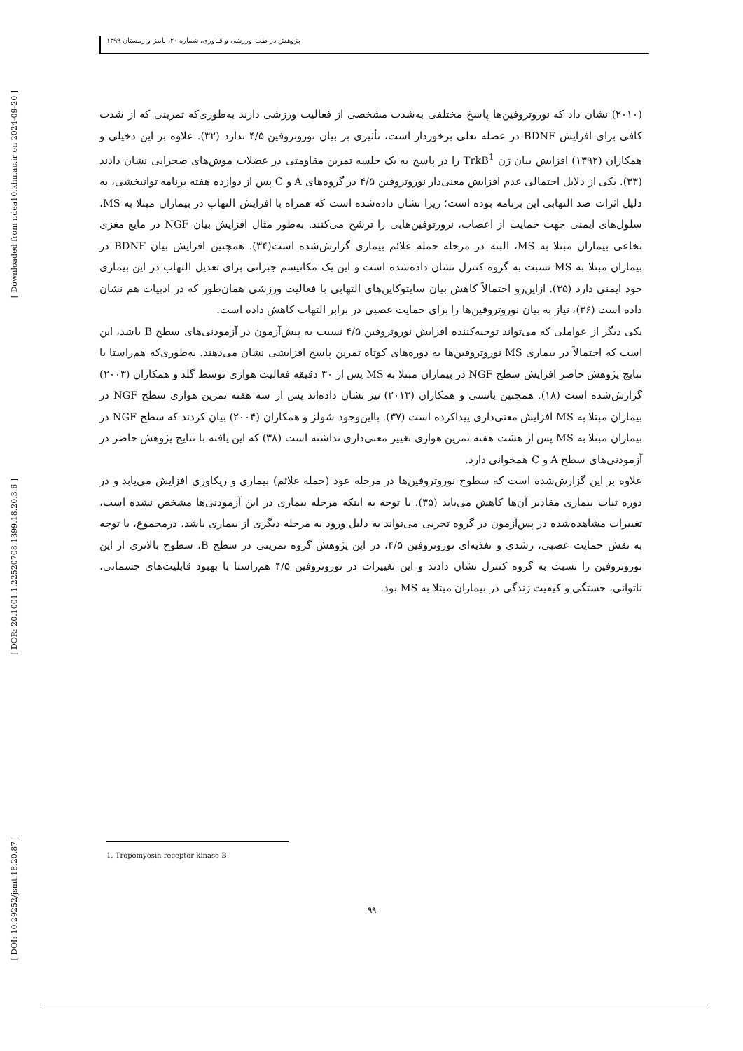[ Downloaded from ndea10.khu.ac.ir on 2024-09-20 ]
[ DOR: 20.1001.1.22520708.1399.18.20.3.6 ]
[ DOI: 10.29252/jsmt.18.20.87 ]
پژوهش در طب ورزشی و فناوری، شماره ۲۰، پاییز و زمستان ۱۳۹۹
(۲۰۱۰) نشان داد که نوروتروفین‌ها پاسخ مختلفی به‌شدت مشخصی از فعالیت ورزشی دارند به‌طوری‌که تمرینی که از شدت کافی برای افزایش BDNF در عضله نعلی برخوردار است، تأثیری بر بیان نوروتروفین ۴/۵ ندارد (۳۲). علاوه بر این دخیلی و همکاران (۱۳۹۲) افزایش بیان ژن TrkB<sup>1</sup> را در پاسخ به یک جلسه تمرین مقاومتی در عضلات موش‌های صحرایی نشان دادند (۳۳). یکی از دلایل احتمالی عدم افزایش معنی‌دار نوروتروفین ۴/۵ در گروه‌های A و C پس از دوازده هفته برنامه توانبخشی، به دلیل اثرات ضد التهابی این برنامه بوده است؛ زیرا نشان داده‌شده است که همراه با افزایش التهاب در بیماران مبتلا به MS، سلول‌های ایمنی جهت حمایت از اعصاب، نرورتوفین‌هایی را ترشح می‌کنند. به‌طور مثال افزایش بیان NGF در مایع مغزی نخاعی بیماران مبتلا به MS، البته در مرحله حمله علائم بیماری گزارش‌شده است(۳۴). همچنین افزایش بیان BDNF در بیماران مبتلا به MS نسبت به گروه کنترل نشان داده‌شده است و این یک مکانیسم جبرانی برای تعدیل التهاب در این بیماری خود ایمنی دارد (۳۵). ازاین‌رو احتمالاً کاهش بیان سایتوکاین‌های التهابی با فعالیت ورزشی همان‌طور که در ادبیات هم نشان داده است (۳۶)، نیاز به بیان نوروتروفین‌ها را برای حمایت عصبی در برابر التهاب کاهش داده است.
یکی دیگر از عواملی که می‌تواند توجیه‌کننده افزایش نوروتروفین ۴/۵ نسبت به پیش‌آزمون در آزمودنی‌های سطح B باشد، این است که احتمالاً در بیماری MS نوروتروفین‌ها به دوره‌های کوتاه تمرین پاسخ افزایشی نشان می‌دهند. به‌طوری‌که هم‌راستا با نتایج پژوهش حاضر افزایش سطح NGF در بیماران مبتلا به MS پس از ۳۰ دقیقه فعالیت هوازی توسط گلد و همکاران (۲۰۰۳) گزارش‌شده است (۱۸). همچنین بانسی و همکاران (۲۰۱۳) نیز نشان داده‌اند پس از سه هفته تمرین هوازی سطح NGF در بیماران مبتلا به MS افزایش معنی‌داری پیداکرده است (۳۷). بااین‌وجود شولز و همکاران (۲۰۰۴) بیان کردند که سطح NGF در بیماران مبتلا به MS پس از هشت هفته تمرین هوازی تغییر معنی‌داری نداشته است (۳۸) که این یافته با نتایج پژوهش حاضر در آزمودنی‌های سطح A و C همخوانی دارد.
علاوه بر این گزارش‌شده است که سطوح نوروتروفین‌ها در مرحله عود (حمله علائم) بیماری و ریکاوری افزایش می‌یابد و در دوره ثبات بیماری مقادیر آن‌ها کاهش می‌یابد (۳۵). با توجه به اینکه مرحله بیماری در این آزمودنی‌ها مشخص نشده است، تغییرات مشاهده‌شده در پس‌آزمون در گروه تجربی می‌تواند به دلیل ورود به مرحله دیگری از بیماری باشد. درمجموع، با توجه به نقش حمایت عصبی، رشدی و تغذیه‌ای نوروتروفین ۴/۵، در این پژوهش گروه تمرینی در سطح B، سطوح بالاتری از این نوروتروفین را نسبت به گروه کنترل نشان دادند و این تغییرات در نوروتروفین ۴/۵ هم‌راستا با بهبود قابلیت‌های جسمانی، ناتوانی، خستگی و کیفیت زندگی در بیماران مبتلا به MS بود.
1. Tropomyosin receptor kinase B
۹۹